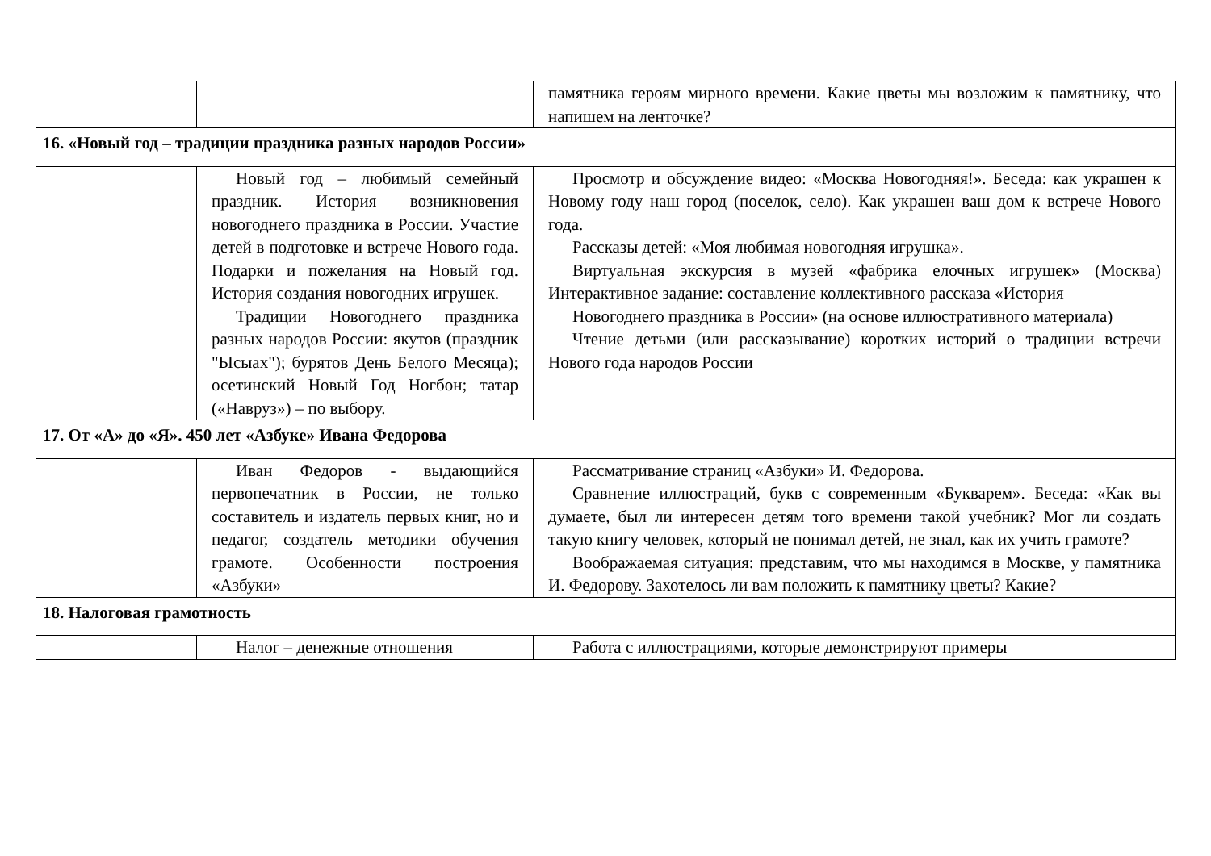| | | памятника героям мирного времени. Какие цветы мы возложим к памятнику, что напишем на ленточке? |
| 16. «Новый год – традиции праздника разных народов России» | | |
| | Новый год – любимый семейный праздник. История возникновения новогоднего праздника в России. Участие детей в подготовке и встрече Нового года. Подарки и пожелания на Новый год. История создания новогодних игрушек. Традиции Новогоднего праздника разных народов России: якутов (праздник "Ысыах"); бурятов День Белого Месяца); осетинский Новый Год Ногбон; татар («Навруз») – по выбору. | Просмотр и обсуждение видео: «Москва Новогодняя!». Беседа: как украшен к Новому году наш город (поселок, село). Как украшен ваш дом к встрече Нового года. Рассказы детей: «Моя любимая новогодняя игрушка». Виртуальная экскурсия в музей «фабрика елочных игрушек» (Москва) Интерактивное задание: составление коллективного рассказа «История Новогоднего праздника в России» (на основе иллюстративного материала) Чтение детьми (или рассказывание) коротких историй о традиции встречи Нового года народов России |
| 17. От «А» до «Я». 450 лет «Азбуке» Ивана Федорова | | |
| | Иван Федоров - выдающийся первопечатник в России, не только составитель и издатель первых книг, но и педагог, создатель методики обучения грамоте. Особенности построения «Азбуки» | Рассматривание страниц «Азбуки» И. Федорова. Сравнение иллюстраций, букв с современным «Букварем». Беседа: «Как вы думаете, был ли интересен детям того времени такой учебник? Мог ли создать такую книгу человек, который не понимал детей, не знал, как их учить грамоте? Воображаемая ситуация: представим, что мы находимся в Москве, у памятника И. Федорову. Захотелось ли вам положить к памятнику цветы? Какие? |
| 18. Налоговая грамотность | | |
| | Налог – денежные отношения | Работа с иллюстрациями, которые демонстрируют примеры |